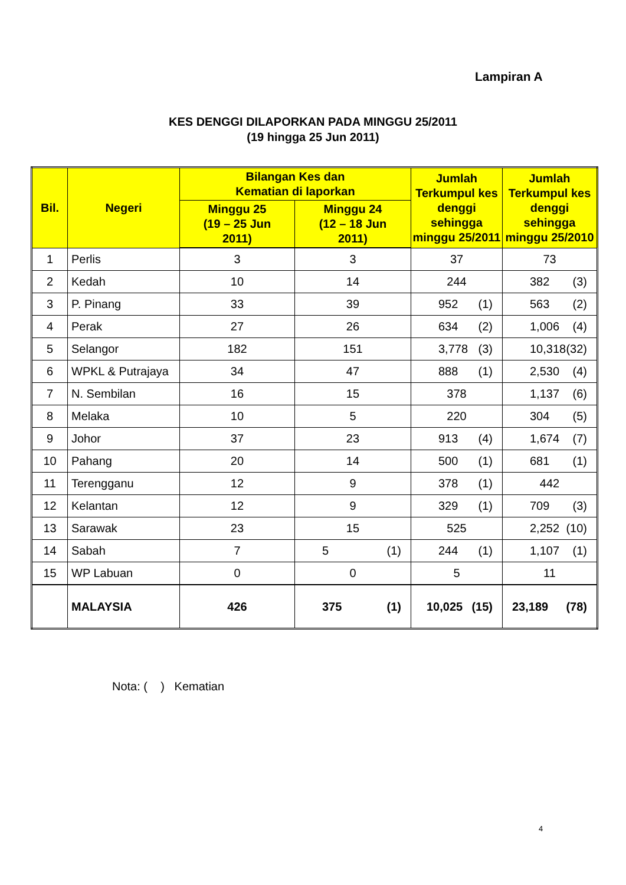Lampiran A
KES DENGGI DILAPORKAN PADA MINGGU 25/2011
(19 hingga 25 Jun 2011)
| Bil. | Negeri | Bilangan Kes dan Kematian di laporkan | | Jumlah Terkumpul kes denggi sehingga minggu 25/2011 | Jumlah Terkumpul kes denggi sehingga minggu 25/2010 |
| --- | --- | --- | --- | --- | --- |
| | | Minggu 25 (19 – 25 Jun 2011) | Minggu 24 (12 – 18 Jun 2011) | | |
| 1 | Perlis | 3 | 3 | 37 | 73 |
| 2 | Kedah | 10 | 14 | 244 | 382 (3) |
| 3 | P. Pinang | 33 | 39 | 952 (1) | 563 (2) |
| 4 | Perak | 27 | 26 | 634 (2) | 1,006 (4) |
| 5 | Selangor | 182 | 151 | 3,778 (3) | 10,318 (32) |
| 6 | WPKL & Putrajaya | 34 | 47 | 888 (1) | 2,530 (4) |
| 7 | N. Sembilan | 16 | 15 | 378 | 1,137 (6) |
| 8 | Melaka | 10 | 5 | 220 | 304 (5) |
| 9 | Johor | 37 | 23 | 913 (4) | 1,674 (7) |
| 10 | Pahang | 20 | 14 | 500 (1) | 681 (1) |
| 11 | Terengganu | 12 | 9 | 378 (1) | 442 |
| 12 | Kelantan | 12 | 9 | 329 (1) | 709 (3) |
| 13 | Sarawak | 23 | 15 | 525 | 2,252 (10) |
| 14 | Sabah | 7 | 5 (1) | 244 (1) | 1,107 (1) |
| 15 | WP Labuan | 0 | 0 | 5 | 11 |
| | MALAYSIA | 426 | 375 (1) | 10,025 (15) | 23,189 (78) |
Nota: ( ) Kematian
4